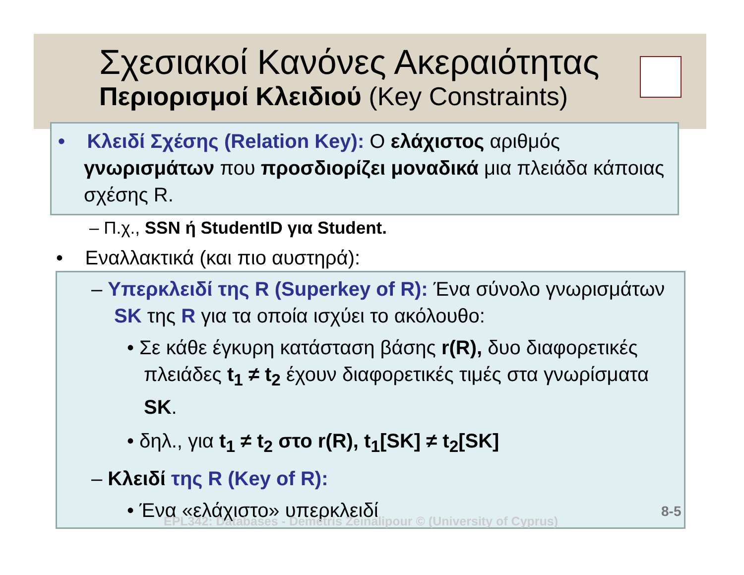Σχεσιακοί Κανόνες Ακεραιότητας
Περιορισμοί Κλειδιού (Key Constraints)
• Κλειδί Σχέσης (Relation Key): Ο ελάχιστος αριθμός γνωρισμάτων που προσδιορίζει μοναδικά μια πλειάδα κάποιας σχέσης R.
– Π.χ., SSN ή StudentID για Student.
• Εναλλακτικά (και πιο αυστηρά):
– Υπερκλειδί της R (Superkey of R): Ένα σύνολο γνωρισμάτων SK της R για τα οποία ισχύει το ακόλουθο:
• Σε κάθε έγκυρη κατάσταση βάσης r(R), δυο διαφορετικές πλειάδες t<sub>1</sub> ≠ t<sub>2</sub> έχουν διαφορετικές τιμές στα γνωρίσματα SK.
• δηλ., για t<sub>1</sub> ≠ t<sub>2</sub> στο r(R), t<sub>1</sub>[SK] ≠ t<sub>2</sub>[SK]
– Κλειδί της R (Key of R):
• Ένα «ελάχιστο» υπερκλειδί
EPL342: Databases - Demetris Zeinalipour © (University of Cyprus)
8-5